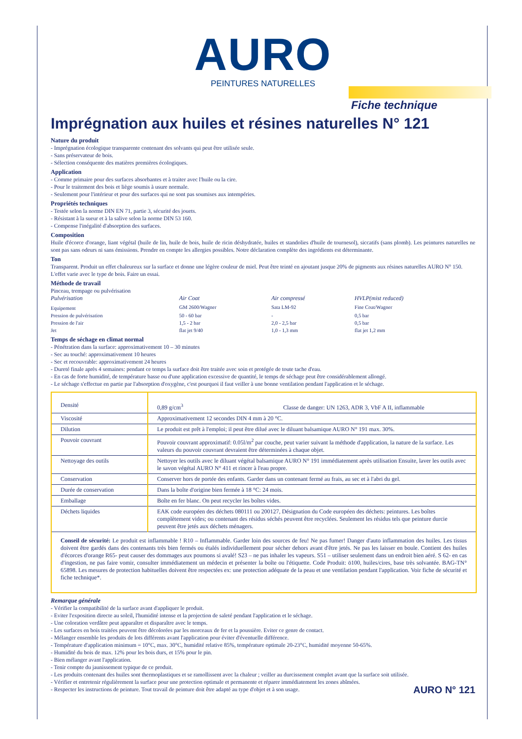AURO
PEINTURES NATURELLES
Fiche technique
Imprégnation aux huiles et résines naturelles N° 121
Nature du produit
- Imprégnation écologique transparente contenant des solvants qui peut être utilisée seule.
- Sans préservateur de bois.
- Sélection conséquente des matières premières écologiques.
Application
- Comme primaire pour des surfaces absorbantes et à traiter avec l'huile ou la cire.
- Pour le traitement des bois et liège soumis à usure normale.
- Seulement pour l'intérieur et pour des surfaces qui ne sont pas soumises aux intempéries.
Propriétés techniques
- Testée selon la norme DIN EN 71, partie 3, sécurité des jouets.
- Résistant à la sueur et à la salive selon la norme DIN 53 160.
- Compense l'inégalité d'absorption des surfaces.
Composition
Huile d'écorce d'orange, liant végétal (huile de lin, huile de bois, huile de ricin déshydratée, huiles et standolies d'huile de tournesol), siccatifs (sans plomb). Les peintures naturelles ne sont pas sans odeurs ni sans émissions. Prendre en compte les allergies possibles. Notre déclaration complète des ingrédients est déterminante.
Ton
Transparent. Produit un effet chaleureux sur la surface et donne une légère couleur de miel. Peut être teinté en ajoutant jusque 20% de pigments aux résines naturelles AURO N° 150. L'effet varie avec le type de bois. Faire un essai.
Méthode de travail
Pinceau, trempage ou pulvérisation
| Pulvérisation | Air Coat | Air compressé | HVLP(mist reduced) |
| Equipement | GM 2600/Wagner | Sata LM-92 | Fine Coat/Wagner |
| Pression de pulvérisation | 50 - 60 bar | - | 0,5 bar |
| Pression de l'air | 1,5 - 2 bar | 2,0 - 2,5 bar | 0,5 bar |
| Jet | flat jet 9/40 | 1,0 - 1,3 mm | flat jet 1,2 mm |
Temps de séchage en climat normal
- Pénétration dans la surface: approximativement 10 – 30 minutes
- Sec au touché: approximativement 10 heures
- Sec et recouvrable: approximativement 24 heures
- Dureté finale après 4 semaines: pendant ce temps la surface doit être traitée avec soin et protégée de toute tache d'eau.
- En cas de forte humidité, de température basse ou d'une application excessive de quantité, le temps de séchage peut être considérablement allongé.
- Le séchage s'effectue en partie par l'absorption d'oxygène, c'est pourquoi il faut veiller à une bonne ventilation pendant l'application et le séchage.
| Densité | 0,89 g/cm<sup>3</sup> Classe de danger: UN 1263, ADR 3, VbF A II, inflammable |
| Viscosité | Approximativement 12 secondes DIN 4 mm à 20 °C. |
| Dilution | Le produit est prêt à l'emploi; il peut être dilué avec le diluant balsamique AURO N° 191 max. 30%. |
| Pouvoir couvrant | Pouvoir couvrant approximatif: 0.05l/m<sup>2</sup> par couche, peut varier suivant la méthode d'application, la nature de la surface. Les valeurs du pouvoir couvrant devraient être déterminées à chaque objet. |
| Nettoyage des outils | Nettoyer les outils avec le diluant végétal balsamique AURO N° 191 immédiatement après utilisation Ensuite, laver les outils avec le savon végétal AURO N° 411 et rincer à l'eau propre. |
| Conservation | Conserver hors de portée des enfants. Garder dans un contenant fermé au frais, au sec et à l'abri du gel. |
| Durée de conservation | Dans la boîte d'origine bien fermée à 18 °C: 24 mois. |
| Emballage | Boîte en fer blanc. On peut recycler les boîtes vides. |
| Déchets liquides | EAK code européen des déchets 080111 ou 200127, Désignation du Code européen des déchets: peintures. Les boîtes complètement vides; ou contenant des résidus séchés peuvent être recyclées. Seulement les résidus tels que peinture durcie peuvent être jetés aux déchets ménagers. |
| Conseil de sécurité: Le produit est inflammable ! R10 – Inflammable. Garder loin des sources de feu! Ne pas fumer! Danger d'auto inflammation des huiles. Les tissus doivent être gardés dans des contenants très bien fermés ou étalés individuellement pour sécher dehors avant d'être jetés. Ne pas les laisser en boule. Contient des huiles d'écorces d'orange R65- peut causer des dommages aux poumons si avalé! S23 – ne pas inhaler les vapeurs. S51 – utiliser seulement dans un endroit bien aéré. S 62- en cas d'ingestion, ne pas faire vomir, consulter immédiatement un médecin et présenter la boîte ou l'étiquette. Code Produit: ö100, huiles/cires, base très solvantée. BAG-TN° 65898. Les mesures de protection habituelles doivent être respectées ex: une protection adéquate de la peau et une ventilation pendant l'application. Voir fiche de sécurité et fiche technique*. | |
Remarque générale
- Vérifier la compatibilité de la surface avant d'appliquer le produit.
- Eviter l'exposition directe au soleil, l'humidité intense et la projection de saleté pendant l'application et le séchage.
- Une coloration verdâtre peut apparaître et disparaître avec le temps.
- Les surfaces en bois traitées peuvent être décolorées par les morceaux de fer et la poussière. Eviter ce genre de contact.
- Mélanger ensemble les produits de lots différents avant l'application pour éviter d'éventuelle différence.
- Température d'application minimum = 10°C, max. 30°C, humidité relative 85%, température optimale 20-23°C, humidité moyenne 50-65%.
- Humidité du bois de max. 12% pour les bois durs, et 15% pour le pin.
- Bien mélanger avant l'application.
- Tenir compte du jaunissement typique de ce produit.
- Les produits contenant des huiles sont thermoplastiques et se ramollissent avec la chaleur ; veiller au durcissement complet avant que la surface soit utilisée.
- Vérifier et entretenir régulièrement la surface pour une protection optimale et permanente et réparer immédiatement les zones abîmées.
- Respecter les instructions de peinture. Tout travail de peinture doit être adapté au type d'objet et à son usage.
AURO N° 121